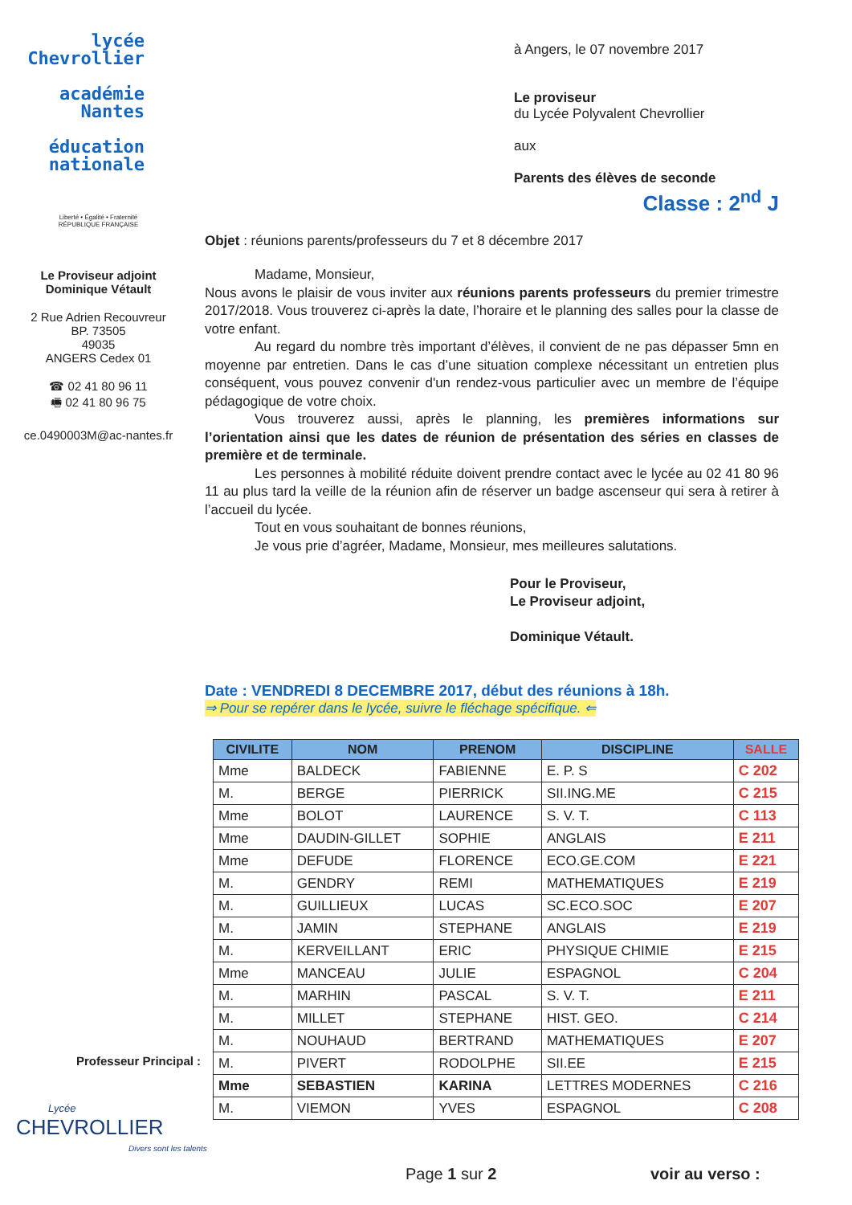lycée
Chevrollier
académie
Nantes
éducation
nationale
Liberté • Égalité • Fraternité
RÉPUBLIQUE FRANÇAISE
Le Proviseur adjoint
Dominique Vétault
2 Rue Adrien Recouvreur
BP. 73505
49035
ANGERS Cedex 01
☎ 02 41 80 96 11
🖷 02 41 80 96 75
ce.0490003M@ac-nantes.fr
à Angers, le 07 novembre 2017
Le proviseur
du Lycée Polyvalent Chevrollier
aux
Parents des élèves de seconde
Classe : 2<sup>nd</sup> J
Objet : réunions parents/professeurs du 7 et 8 décembre 2017
Madame, Monsieur,
Nous avons le plaisir de vous inviter aux réunions parents professeurs du premier trimestre 2017/2018. Vous trouverez ci-après la date, l’horaire et le planning des salles pour la classe de votre enfant.
Au regard du nombre très important d’élèves, il convient de ne pas dépasser 5mn en moyenne par entretien. Dans le cas d’une situation complexe nécessitant un entretien plus conséquent, vous pouvez convenir d'un rendez-vous particulier avec un membre de l’équipe pédagogique de votre choix.
Vous trouverez aussi, après le planning, les premières informations sur l’orientation ainsi que les dates de réunion de présentation des séries en classes de première et de terminale.
Les personnes à mobilité réduite doivent prendre contact avec le lycée au 02 41 80 96 11 au plus tard la veille de la réunion afin de réserver un badge ascenseur qui sera à retirer à l’accueil du lycée.
Tout en vous souhaitant de bonnes réunions,
Je vous prie d’agréer, Madame, Monsieur, mes meilleures salutations.
Pour le Proviseur,
Le Proviseur adjoint,
Dominique Vétault.
Date : VENDREDI 8 DECEMBRE 2017, début des réunions à 18h.
⇒ Pour se repérer dans le lycée, suivre le fléchage spécifique. ⇐
| CIVILITE | NOM | PRENOM | DISCIPLINE | SALLE |
| --- | --- | --- | --- | --- |
| Mme | BALDECK | FABIENNE | E. P. S | C 202 |
| M. | BERGE | PIERRICK | SII.ING.ME | C 215 |
| Mme | BOLOT | LAURENCE | S. V. T. | C 113 |
| Mme | DAUDIN-GILLET | SOPHIE | ANGLAIS | E 211 |
| Mme | DEFUDE | FLORENCE | ECO.GE.COM | E 221 |
| M. | GENDRY | REMI | MATHEMATIQUES | E 219 |
| M. | GUILLIEUX | LUCAS | SC.ECO.SOC | E 207 |
| M. | JAMIN | STEPHANE | ANGLAIS | E 219 |
| M. | KERVEILLANT | ERIC | PHYSIQUE CHIMIE | E 215 |
| Mme | MANCEAU | JULIE | ESPAGNOL | C 204 |
| M. | MARHIN | PASCAL | S. V. T. | E 211 |
| M. | MILLET | STEPHANE | HIST. GEO. | C 214 |
| M. | NOUHAUD | BERTRAND | MATHEMATIQUES | E 207 |
| M. | PIVERT | RODOLPHE | SII.EE | E 215 |
| Mme | SEBASTIEN | KARINA | LETTRES MODERNES | C 216 |
| M. | VIEMON | YVES | ESPAGNOL | C 208 |
Professeur Principal :
Lycée
CHEVROLLIER
Divers sont les talents
Page 1 sur 2 voir au verso :